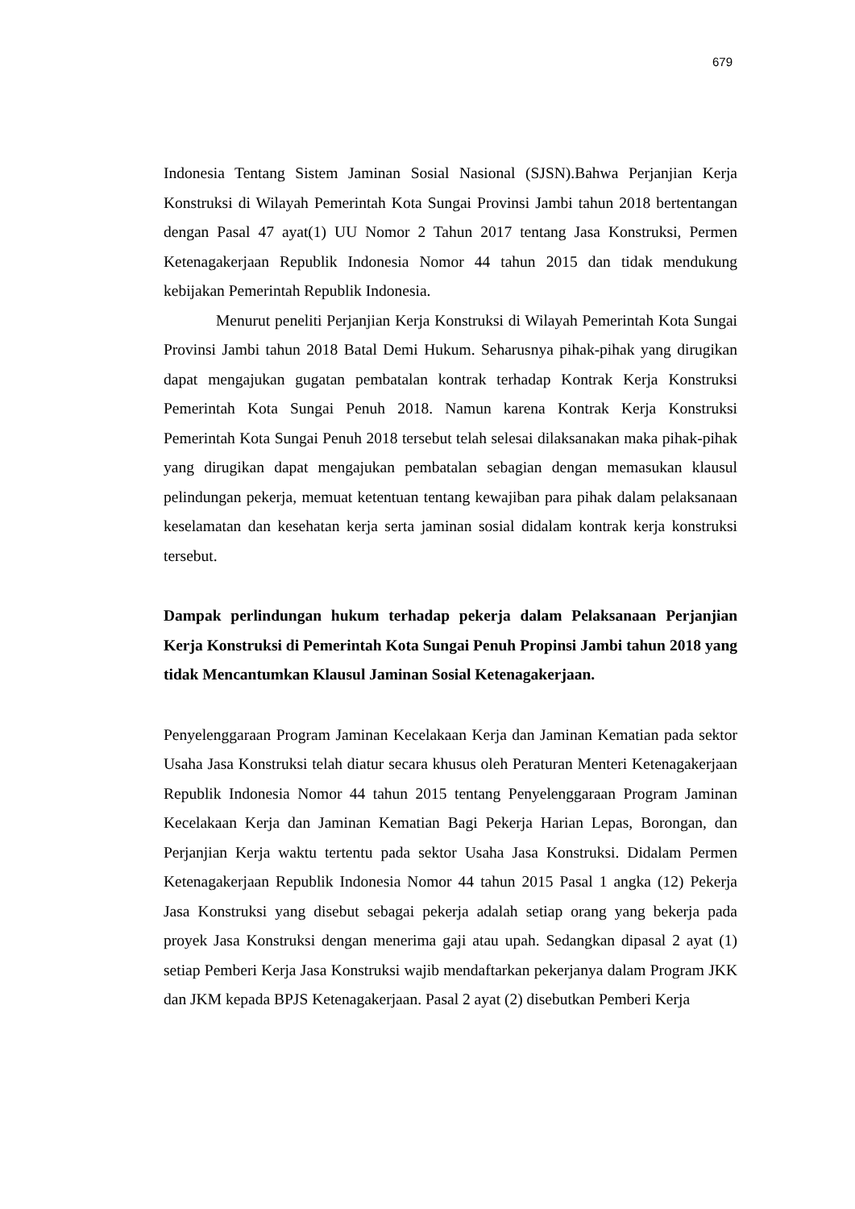679
Indonesia Tentang Sistem Jaminan Sosial Nasional (SJSN).Bahwa Perjanjian Kerja Konstruksi di Wilayah Pemerintah Kota Sungai Provinsi Jambi tahun 2018 bertentangan dengan Pasal 47 ayat(1) UU Nomor 2 Tahun 2017 tentang Jasa Konstruksi, Permen Ketenagakerjaan Republik Indonesia Nomor 44 tahun 2015 dan tidak mendukung kebijakan Pemerintah Republik Indonesia.
Menurut peneliti Perjanjian Kerja Konstruksi di Wilayah Pemerintah Kota Sungai Provinsi Jambi tahun 2018 Batal Demi Hukum. Seharusnya pihak-pihak yang dirugikan dapat mengajukan gugatan pembatalan kontrak terhadap Kontrak Kerja Konstruksi Pemerintah Kota Sungai Penuh 2018. Namun karena Kontrak Kerja Konstruksi Pemerintah Kota Sungai Penuh 2018 tersebut telah selesai dilaksanakan maka pihak-pihak yang dirugikan dapat mengajukan pembatalan sebagian dengan memasukan klausul pelindungan pekerja, memuat ketentuan tentang kewajiban para pihak dalam pelaksanaan keselamatan dan kesehatan kerja serta jaminan sosial didalam kontrak kerja konstruksi tersebut.
Dampak perlindungan hukum terhadap pekerja dalam Pelaksanaan Perjanjian Kerja Konstruksi di Pemerintah Kota Sungai Penuh Propinsi Jambi tahun 2018 yang tidak Mencantumkan Klausul Jaminan Sosial Ketenagakerjaan.
Penyelenggaraan Program Jaminan Kecelakaan Kerja dan Jaminan Kematian pada sektor Usaha Jasa Konstruksi telah diatur secara khusus oleh Peraturan Menteri Ketenagakerjaan Republik Indonesia Nomor 44 tahun 2015 tentang Penyelenggaraan Program Jaminan Kecelakaan Kerja dan Jaminan Kematian Bagi Pekerja Harian Lepas, Borongan, dan Perjanjian Kerja waktu tertentu pada sektor Usaha Jasa Konstruksi. Didalam Permen Ketenagakerjaan Republik Indonesia Nomor 44 tahun 2015 Pasal 1 angka (12) Pekerja Jasa Konstruksi yang disebut sebagai pekerja adalah setiap orang yang bekerja pada proyek Jasa Konstruksi dengan menerima gaji atau upah. Sedangkan dipasal 2 ayat (1) setiap Pemberi Kerja Jasa Konstruksi wajib mendaftarkan pekerjanya dalam Program JKK dan JKM kepada BPJS Ketenagakerjaan. Pasal 2 ayat (2) disebutkan Pemberi Kerja